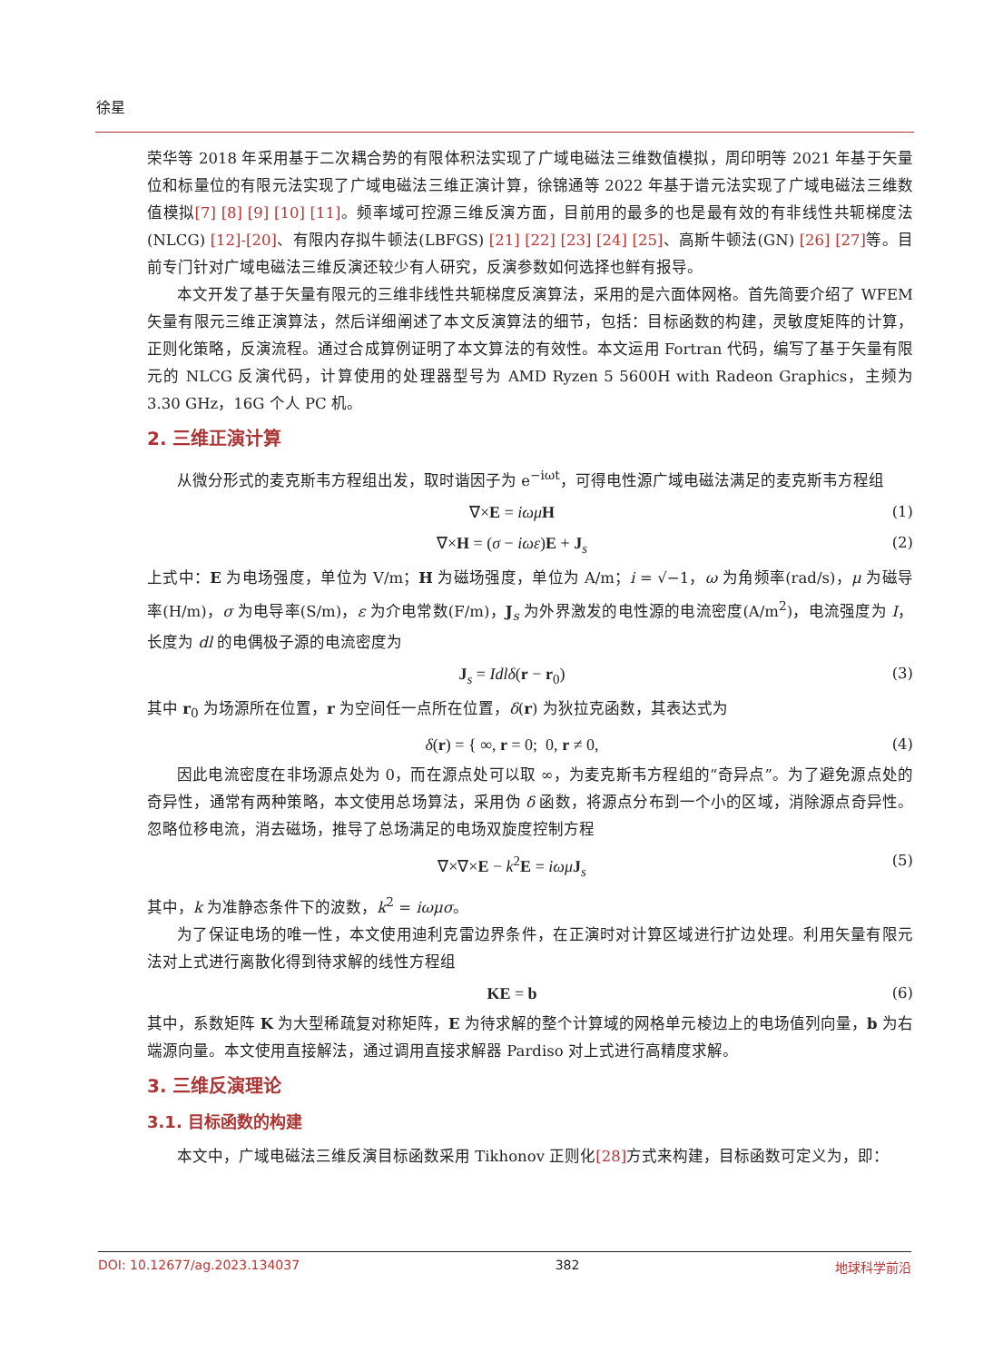徐星
荣华等 2018 年采用基于二次耦合势的有限体积法实现了广域电磁法三维数值模拟，周印明等 2021 年基于矢量位和标量位的有限元法实现了广域电磁法三维正演计算，徐锦通等 2022 年基于谱元法实现了广域电磁法三维数值模拟[7] [8] [9] [10] [11]。频率域可控源三维反演方面，目前用的最多的也是最有效的有非线性共轭梯度法(NLCG) [12]-[20]、有限内存拟牛顿法(LBFGS) [21] [22] [23] [24] [25]、高斯牛顿法(GN) [26] [27] 等。目前专门针对广域电磁法三维反演还较少有人研究，反演参数如何选择也鲜有报导。
本文开发了基于矢量有限元的三维非线性共轭梯度反演算法，采用的是六面体网格。首先简要介绍了 WFEM 矢量有限元三维正演算法，然后详细阐述了本文反演算法的细节，包括：目标函数的构建，灵敏度矩阵的计算，正则化策略，反演流程。通过合成算例证明了本文算法的有效性。本文运用 Fortran 代码，编写了基于矢量有限元的 NLCG 反演代码，计算使用的处理器型号为 AMD Ryzen 5 5600H with Radeon Graphics，主频为 3.30 GHz，16G 个人 PC 机。
2. 三维正演计算
从微分形式的麦克斯韦方程组出发，取时谐因子为 e<sup>−iωt</sup>，可得电性源广域电磁法满足的麦克斯韦方程组
∇×E = iωμ H (1)
∇×H = (σ − iωε)E + J<sub>s</sub> (2)
上式中：E 为电场强度，单位为 V/m；H 为磁场强度，单位为 A/m；i = √−1，ω 为角频率(rad/s)，μ 为磁导率(H/m)，σ 为电导率(S/m)，ε 为介电常数(F/m)，J<sub>s</sub> 为外界激发的电性源的电流密度(A/m<sup>2</sup>)，电流强度为 I，长度为 dl 的电偶极子源的电流密度为
J<sub>s</sub> = Idlδ(r − r<sub>0</sub>) (3)
其中 r<sub>0</sub> 为场源所在位置，r 为空间任一点所在位置，δ(r) 为狄拉克函数，其表达式为
δ(r) = { ∞, r = 0; 0, r ≠ 0, (4)
因此电流密度在非场源点处为 0，而在源点处可以取 ∞，为麦克斯韦方程组的“奇异点”。为了避免源点处的奇异性，通常有两种策略，本文使用总场算法，采用伪 δ 函数，将源点分布到一个小的区域，消除源点奇异性。忽略位移电流，消去磁场，推导了总场满足的电场双旋度控制方程
∇×∇×E − k<sup>2</sup>E = iωμ J<sub>s</sub> (5)
其中，k 为准静态条件下的波数，k<sup>2</sup> = iωμσ。
为了保证电场的唯一性，本文使用迪利克雷边界条件，在正演时对计算区域进行扩边处理。利用矢量有限元法对上式进行离散化得到待求解的线性方程组
KE = b (6)
其中，系数矩阵 K 为大型稀疏复对称矩阵，E 为待求解的整个计算域的网格单元棱边上的电场值列向量，b 为右端源向量。本文使用直接解法，通过调用直接求解器 Pardiso 对上式进行高精度求解。
3. 三维反演理论
3.1. 目标函数的构建
本文中，广域电磁法三维反演目标函数采用 Tikhonov 正则化[28] 方式来构建，目标函数可定义为，即：
DOI: 10.12677/ag.2023.134037 382 地球科学前沿